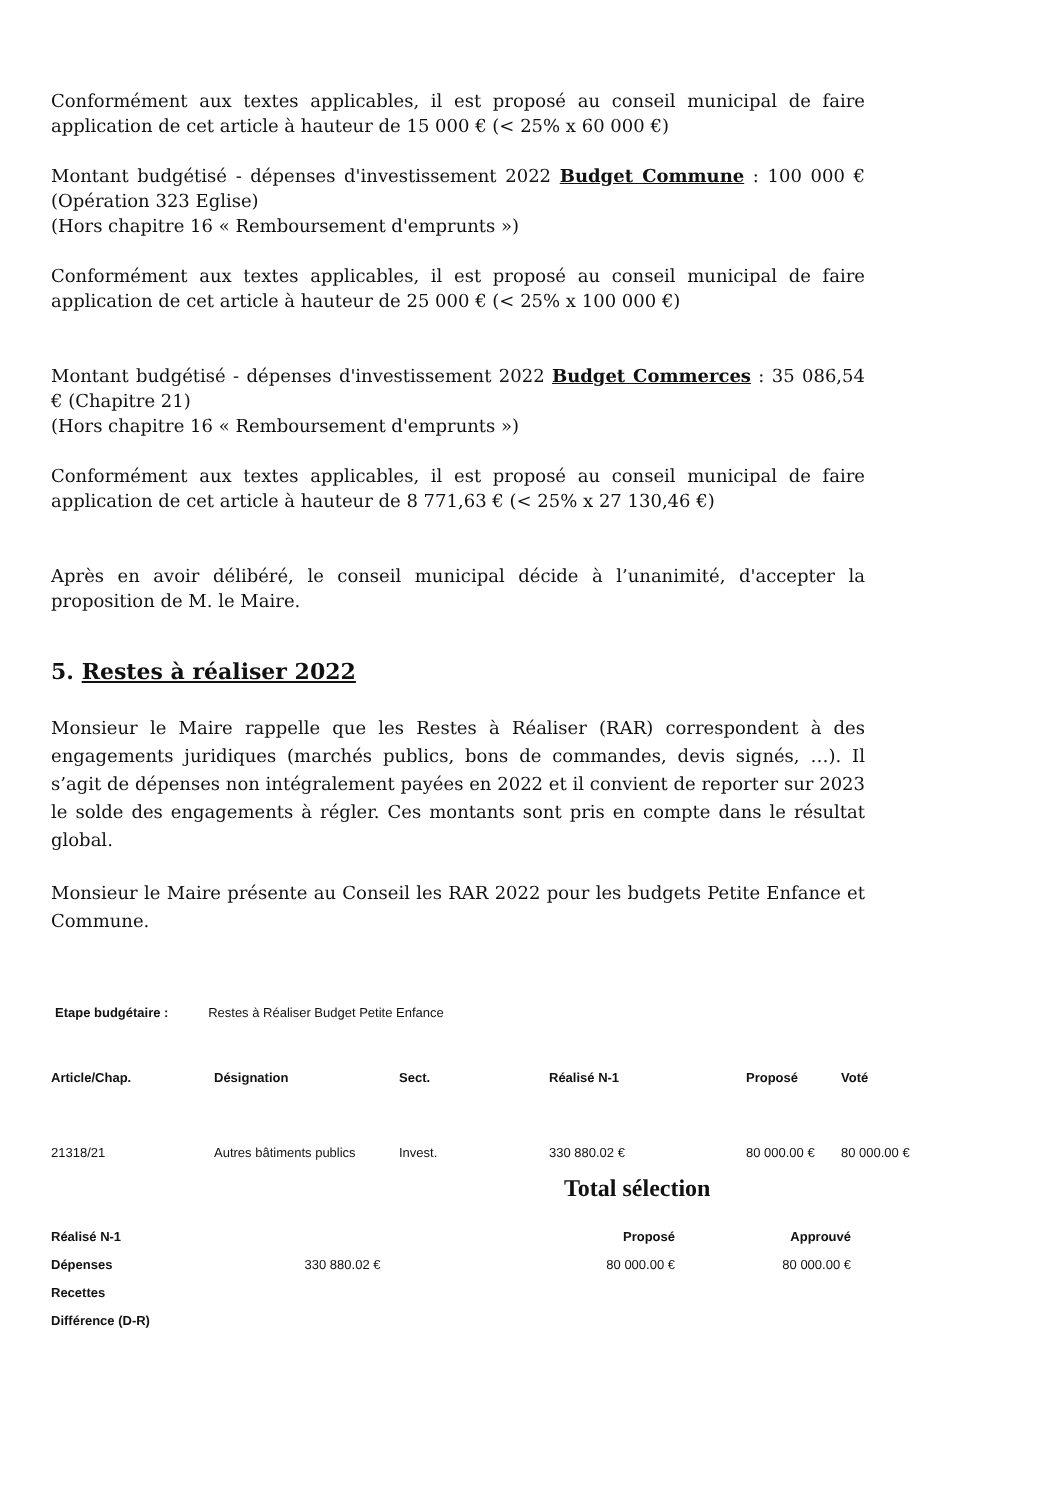Conformément aux textes applicables, il est proposé au conseil municipal de faire application de cet article à hauteur de 15 000 € (< 25% x 60 000 €)
Montant budgétisé - dépenses d'investissement 2022 Budget Commune : 100 000 € (Opération 323 Eglise)
(Hors chapitre 16 « Remboursement d'emprunts »)
Conformément aux textes applicables, il est proposé au conseil municipal de faire application de cet article à hauteur de 25 000 € (< 25% x 100 000 €)
Montant budgétisé - dépenses d'investissement 2022 Budget Commerces : 35 086,54 € (Chapitre 21)
(Hors chapitre 16 « Remboursement d'emprunts »)
Conformément aux textes applicables, il est proposé au conseil municipal de faire application de cet article à hauteur de 8 771,63 € (< 25% x 27 130,46 €)
Après en avoir délibéré, le conseil municipal décide à l’unanimité, d'accepter la proposition de M. le Maire.
5. Restes à réaliser 2022
Monsieur le Maire rappelle que les Restes à Réaliser (RAR) correspondent à des engagements juridiques (marchés publics, bons de commandes, devis signés, …). Il s’agit de dépenses non intégralement payées en 2022 et il convient de reporter sur 2023 le solde des engagements à régler. Ces montants sont pris en compte dans le résultat global.
Monsieur le Maire présente au Conseil les RAR 2022 pour les budgets Petite Enfance et Commune.
Etape budgétaire : Restes à Réaliser Budget Petite Enfance
| Article/Chap. | Désignation | Sect. | Réalisé N-1 | Proposé | Voté |
| --- | --- | --- | --- | --- | --- |
| 21318/21 | Autres bâtiments publics | Invest. | 330 880.02 € | 80 000.00 € | 80 000.00 € |
Total sélection
| Réalisé N-1 | | Proposé | Approuvé |
| --- | --- | --- | --- |
| Dépenses | 330 880.02 € | 80 000.00 € | 80 000.00 € |
| Recettes | | | |
| Différence (D-R) | | | |